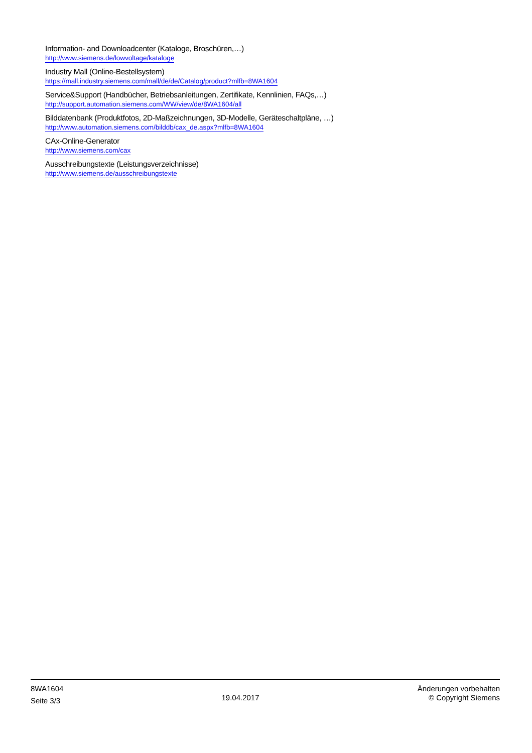Information- and Downloadcenter (Kataloge, Broschüren,…)
http://www.siemens.de/lowvoltage/kataloge
Industry Mall (Online-Bestellsystem)
https://mall.industry.siemens.com/mall/de/de/Catalog/product?mlfb=8WA1604
Service&Support (Handbücher, Betriebsanleitungen, Zertifikate, Kennlinien, FAQs,…)
http://support.automation.siemens.com/WW/view/de/8WA1604/all
Bilddatenbank (Produktfotos, 2D-Maßzeichnungen, 3D-Modelle, Geräteschaltpläne, …)
http://www.automation.siemens.com/bilddb/cax_de.aspx?mlfb=8WA1604
CAx-Online-Generator
http://www.siemens.com/cax
Ausschreibungstexte (Leistungsverzeichnisse)
http://www.siemens.de/ausschreibungstexte
8WA1604
Seite 3/3
19.04.2017
Änderungen vorbehalten
© Copyright Siemens